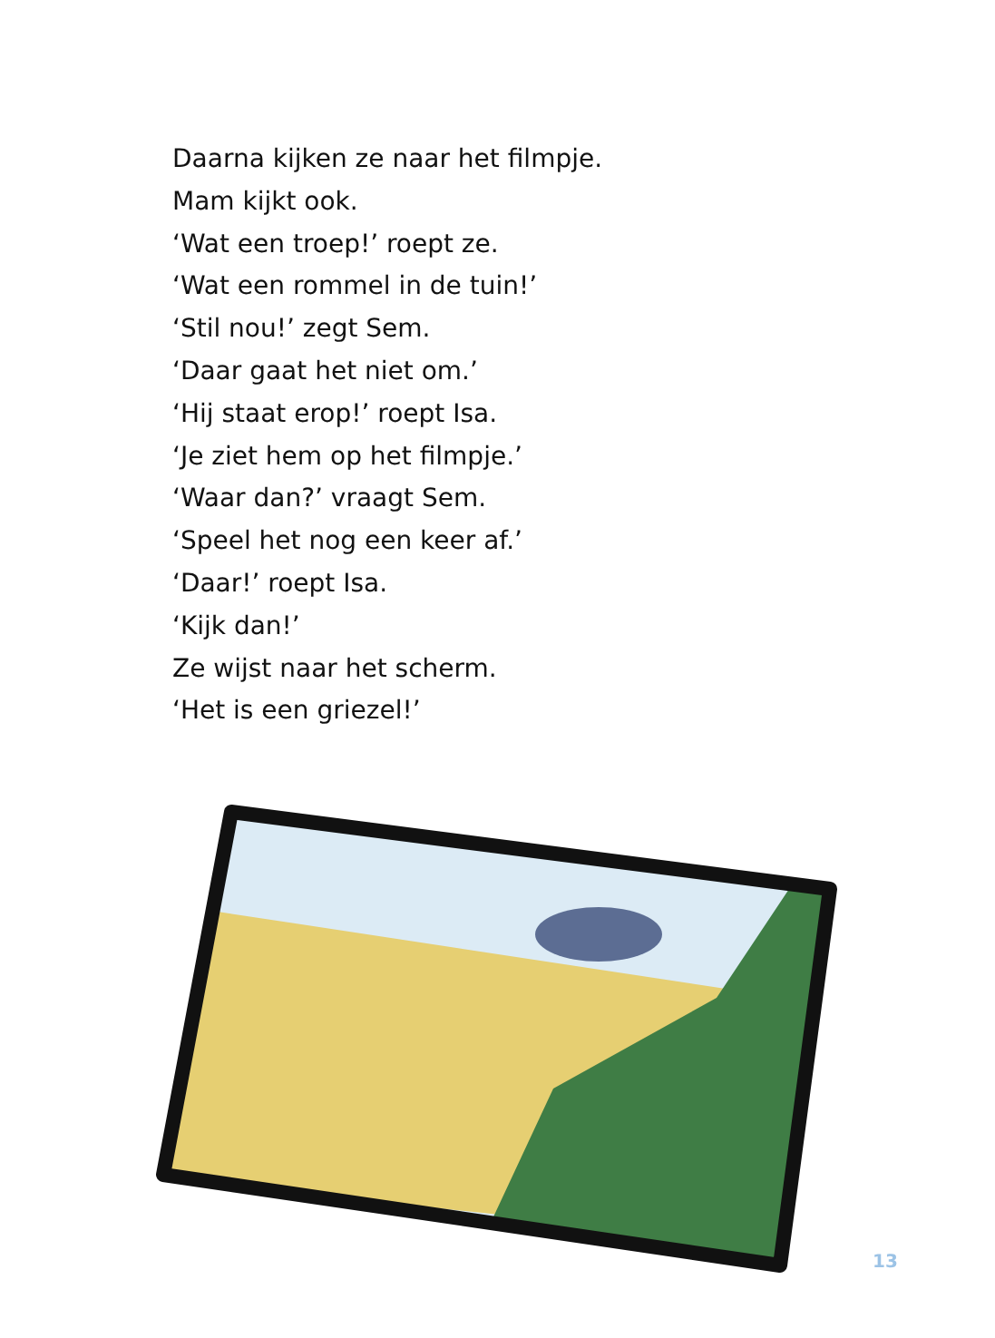Daarna kijken ze naar het filmpje.
Mam kijkt ook.
‘Wat een troep!’ roept ze.
‘Wat een rommel in de tuin!’
‘Stil nou!’ zegt Sem.
‘Daar gaat het niet om.’
‘Hij staat erop!’ roept Isa.
‘Je ziet hem op het filmpje.’
‘Waar dan?’ vraagt Sem.
‘Speel het nog een keer af.’
‘Daar!’ roept Isa.
‘Kijk dan!’
Ze wijst naar het scherm.
‘Het is een griezel!’
13